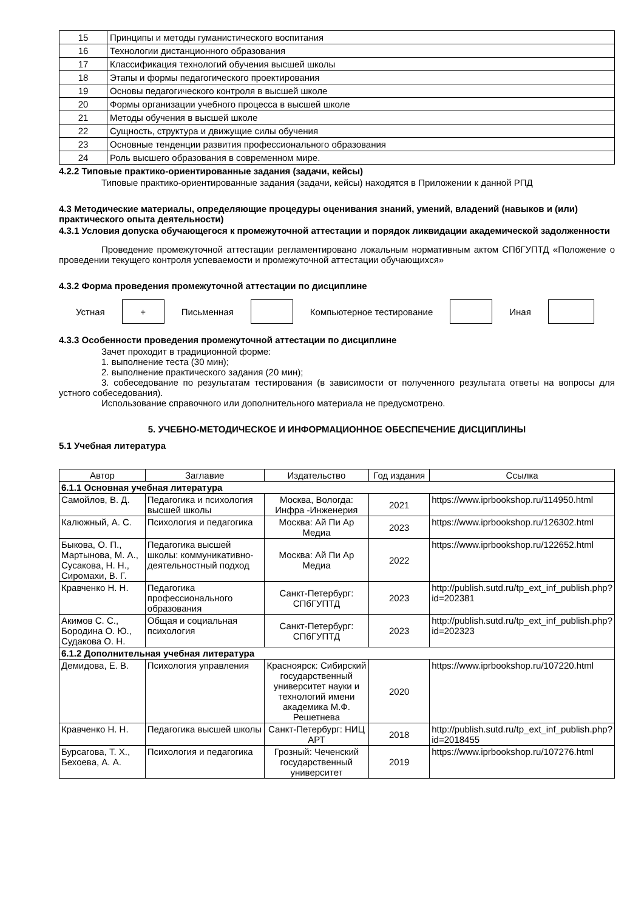| 15 | Принципы и методы гуманистического воспитания |
| 16 | Технологии дистанционного образования |
| 17 | Классификация технологий обучения высшей школы |
| 18 | Этапы и формы педагогического проектирования |
| 19 | Основы педагогического контроля в высшей школе |
| 20 | Формы организации учебного процесса в высшей школе |
| 21 | Методы обучения в высшей школе |
| 22 | Сущность, структура и движущие силы обучения |
| 23 | Основные тенденции развития профессионального образования |
| 24 | Роль высшего образования в современном мире. |
4.2.2 Типовые практико-ориентированные задания (задачи, кейсы)
Типовые практико-ориентированные задания (задачи, кейсы) находятся в Приложении к данной РПД
4.3 Методические материалы, определяющие процедуры оценивания знаний, умений, владений (навыков и (или) практического опыта деятельности)
4.3.1 Условия допуска обучающегося к промежуточной аттестации и порядок ликвидации академической задолженности
Проведение промежуточной аттестации регламентировано локальным нормативным актом СПбГУПТД «Положение о проведении текущего контроля успеваемости и промежуточной аттестации обучающихся»
4.3.2 Форма проведения промежуточной аттестации по дисциплине
Устная
+
Письменная Компьютерное тестирование Иная
4.3.3 Особенности проведения промежуточной аттестации по дисциплине
Зачет проходит в традиционной форме:
1. выполнение теста (30 мин);
2. выполнение практического задания (20 мин);
3. собеседование по результатам тестирования (в зависимости от полученного результата ответы на вопросы для устного собеседования).
Использование справочного или дополнительного материала не предусмотрено.
5. УЧЕБНО-МЕТОДИЧЕСКОЕ И ИНФОРМАЦИОННОЕ ОБЕСПЕЧЕНИЕ ДИСЦИПЛИНЫ
5.1 Учебная литература
| Автор | Заглавие | Издательство | Год издания | Ссылка |
| --- | --- | --- | --- | --- |
| 6.1.1 Основная учебная литература | | | | |
| Самойлов, В. Д. | Педагогика и психология высшей школы | Москва, Вологда: Инфра -Инженерия | 2021 | https://www.iprbookshop.ru/114950.html |
| Калюжный, А. С. | Психология и педагогика | Москва: Ай Пи Ар Медиа | 2023 | https://www.iprbookshop.ru/126302.html |
| Быкова, О. П., Мартынова, М. А., Сусакова, Н. Н., Сиромахи, В. Г. | Педагогика высшей школы: коммуникативно-деятельностный подход | Москва: Ай Пи Ар Медиа | 2022 | https://www.iprbookshop.ru/122652.html |
| Кравченко Н. Н. | Педагогика профессионального образования | Санкт-Петербург: СПбГУПТД | 2023 | http://publish.sutd.ru/tp_ext_inf_publish.php?id=202381 |
| Акимов С. С., Бородина О. Ю., Судакова О. Н. | Общая и социальная психология | Санкт-Петербург: СПбГУПТД | 2023 | http://publish.sutd.ru/tp_ext_inf_publish.php?id=202323 |
| 6.1.2 Дополнительная учебная литература | | | | |
| Демидова, Е. В. | Психология управления | Красноярск: Сибирский государственный университет науки и технологий имени академика М.Ф. Решетнева | 2020 | https://www.iprbookshop.ru/107220.html |
| Кравченко Н. Н. | Педагогика высшей школы | Санкт-Петербург: НИЦ АРТ | 2018 | http://publish.sutd.ru/tp_ext_inf_publish.php?id=2018455 |
| Бурсагова, Т. Х., Бехоева, А. А. | Психология и педагогика | Грозный: Чеченский государственный университет | 2019 | https://www.iprbookshop.ru/107276.html |